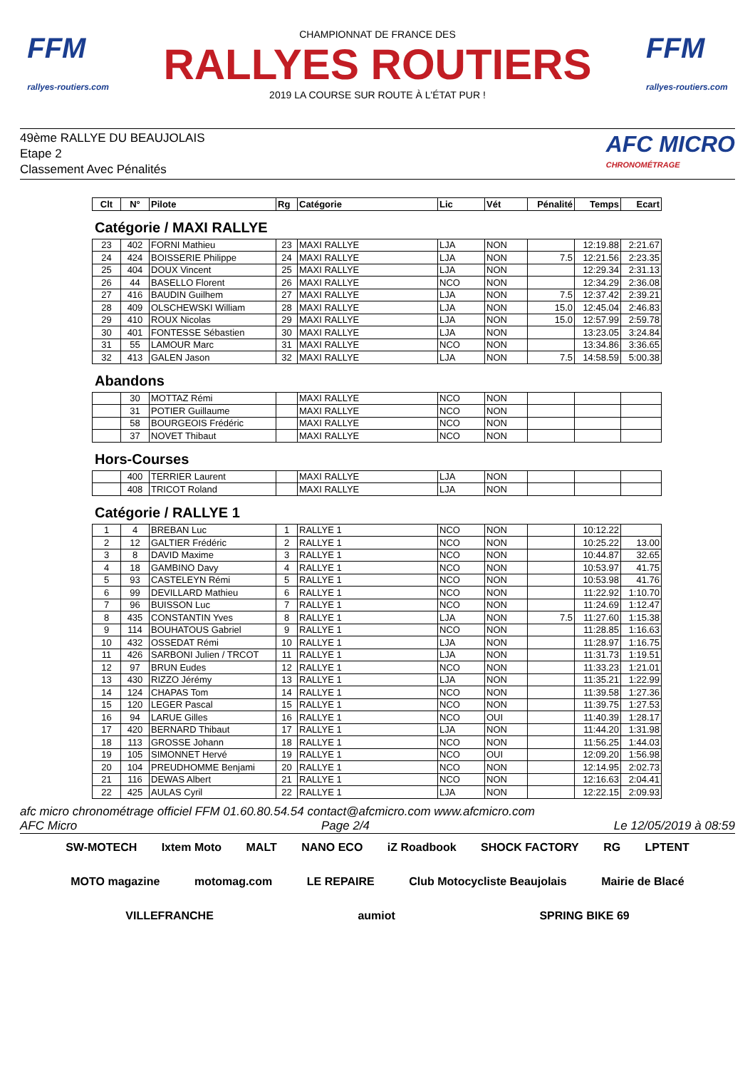FFM
rallyes-routiers.com
CHAMPIONNAT DE FRANCE DES
RALLYES ROUTIERS
2019 LA COURSE SUR ROUTE À L'ÉTAT PUR !
FFM
rallyes-routiers.com
49ème RALLYE DU BEAUJOLAIS
Etape 2
Classement Avec Pénalités
AFC MICRO
CHRONOMÉTRAGE
| Clt | N° | Pilote | Rg | Catégorie | Lic | Vét | Pénalité | Temps | Ecart |
| --- | --- | --- | --- | --- | --- | --- | --- | --- | --- |
Catégorie / MAXI RALLYE
| 23 | 402 | FORNI Mathieu | 23 | MAXI RALLYE | LJA | NON | | 12:19.88 | 2:21.67 |
| 24 | 424 | BOISSERIE Philippe | 24 | MAXI RALLYE | LJA | NON | 7.5 | 12:21.56 | 2:23.35 |
| 25 | 404 | DOUX Vincent | 25 | MAXI RALLYE | LJA | NON | | 12:29.34 | 2:31.13 |
| 26 | 44 | BASELLO Florent | 26 | MAXI RALLYE | NCO | NON | | 12:34.29 | 2:36.08 |
| 27 | 416 | BAUDIN Guilhem | 27 | MAXI RALLYE | LJA | NON | 7.5 | 12:37.42 | 2:39.21 |
| 28 | 409 | OLSCHEWSKI William | 28 | MAXI RALLYE | LJA | NON | 15.0 | 12:45.04 | 2:46.83 |
| 29 | 410 | ROUX Nicolas | 29 | MAXI RALLYE | LJA | NON | 15.0 | 12:57.99 | 2:59.78 |
| 30 | 401 | FONTESSE Sébastien | 30 | MAXI RALLYE | LJA | NON | | 13:23.05 | 3:24.84 |
| 31 | 55 | LAMOUR Marc | 31 | MAXI RALLYE | NCO | NON | | 13:34.86 | 3:36.65 |
| 32 | 413 | GALEN Jason | 32 | MAXI RALLYE | LJA | NON | 7.5 | 14:58.59 | 5:00.38 |
Abandons
| | 30 | MOTTAZ Rémi | | MAXI RALLYE | NCO | NON | | | |
| | 31 | POTIER Guillaume | | MAXI RALLYE | NCO | NON | | | |
| | 58 | BOURGEOIS Frédéric | | MAXI RALLYE | NCO | NON | | | |
| | 37 | NOVET Thibaut | | MAXI RALLYE | NCO | NON | | | |
Hors-Courses
| | 400 | TERRIER Laurent | | MAXI RALLYE | LJA | NON | | | |
| | 408 | TRICOT Roland | | MAXI RALLYE | LJA | NON | | | |
Catégorie / RALLYE 1
| 1 | 4 | BREBAN Luc | 1 | RALLYE 1 | NCO | NON | | 10:12.22 | |
| 2 | 12 | GALTIER Frédéric | 2 | RALLYE 1 | NCO | NON | | 10:25.22 | 13.00 |
| 3 | 8 | DAVID Maxime | 3 | RALLYE 1 | NCO | NON | | 10:44.87 | 32.65 |
| 4 | 18 | GAMBINO Davy | 4 | RALLYE 1 | NCO | NON | | 10:53.97 | 41.75 |
| 5 | 93 | CASTELEYN Rémi | 5 | RALLYE 1 | NCO | NON | | 10:53.98 | 41.76 |
| 6 | 99 | DEVILLARD Mathieu | 6 | RALLYE 1 | NCO | NON | | 11:22.92 | 1:10.70 |
| 7 | 96 | BUISSON Luc | 7 | RALLYE 1 | NCO | NON | | 11:24.69 | 1:12.47 |
| 8 | 435 | CONSTANTIN Yves | 8 | RALLYE 1 | LJA | NON | 7.5 | 11:27.60 | 1:15.38 |
| 9 | 114 | BOUHATOUS Gabriel | 9 | RALLYE 1 | NCO | NON | | 11:28.85 | 1:16.63 |
| 10 | 432 | OSSEDAT Rémi | 10 | RALLYE 1 | LJA | NON | | 11:28.97 | 1:16.75 |
| 11 | 426 | SARBONI Julien / TRCOT | 11 | RALLYE 1 | LJA | NON | | 11:31.73 | 1:19.51 |
| 12 | 97 | BRUN Eudes | 12 | RALLYE 1 | NCO | NON | | 11:33.23 | 1:21.01 |
| 13 | 430 | RIZZO Jérémy | 13 | RALLYE 1 | LJA | NON | | 11:35.21 | 1:22.99 |
| 14 | 124 | CHAPAS Tom | 14 | RALLYE 1 | NCO | NON | | 11:39.58 | 1:27.36 |
| 15 | 120 | LEGER Pascal | 15 | RALLYE 1 | NCO | NON | | 11:39.75 | 1:27.53 |
| 16 | 94 | LARUE Gilles | 16 | RALLYE 1 | NCO | OUI | | 11:40.39 | 1:28.17 |
| 17 | 420 | BERNARD Thibaut | 17 | RALLYE 1 | LJA | NON | | 11:44.20 | 1:31.98 |
| 18 | 113 | GROSSE Johann | 18 | RALLYE 1 | NCO | NON | | 11:56.25 | 1:44.03 |
| 19 | 105 | SIMONNET Hervé | 19 | RALLYE 1 | NCO | OUI | | 12:09.20 | 1:56.98 |
| 20 | 104 | PREUDHOMME Benjami | 20 | RALLYE 1 | NCO | NON | | 12:14.95 | 2:02.73 |
| 21 | 116 | DEWAS Albert | 21 | RALLYE 1 | NCO | NON | | 12:16.63 | 2:04.41 |
| 22 | 425 | AULAS Cyril | 22 | RALLYE 1 | LJA | NON | | 12:22.15 | 2:09.93 |
afc micro chronométrage officiel FFM 01.60.80.54.54 contact@afcmicro.com www.afcmicro.com
AFC Micro Page 2/4 Le 12/05/2019 à 08:59
SW-MOTECH Ixtem Moto MALT NANO ECO iZ Roadbook SHOCK FACTORY RG LPTENT MOTO magazine motomag.com LE REPAIRE Club Motocycliste Beaujolais Mairie de Blacé VILLEFRANCHE aumiot SPRING BIKE 69